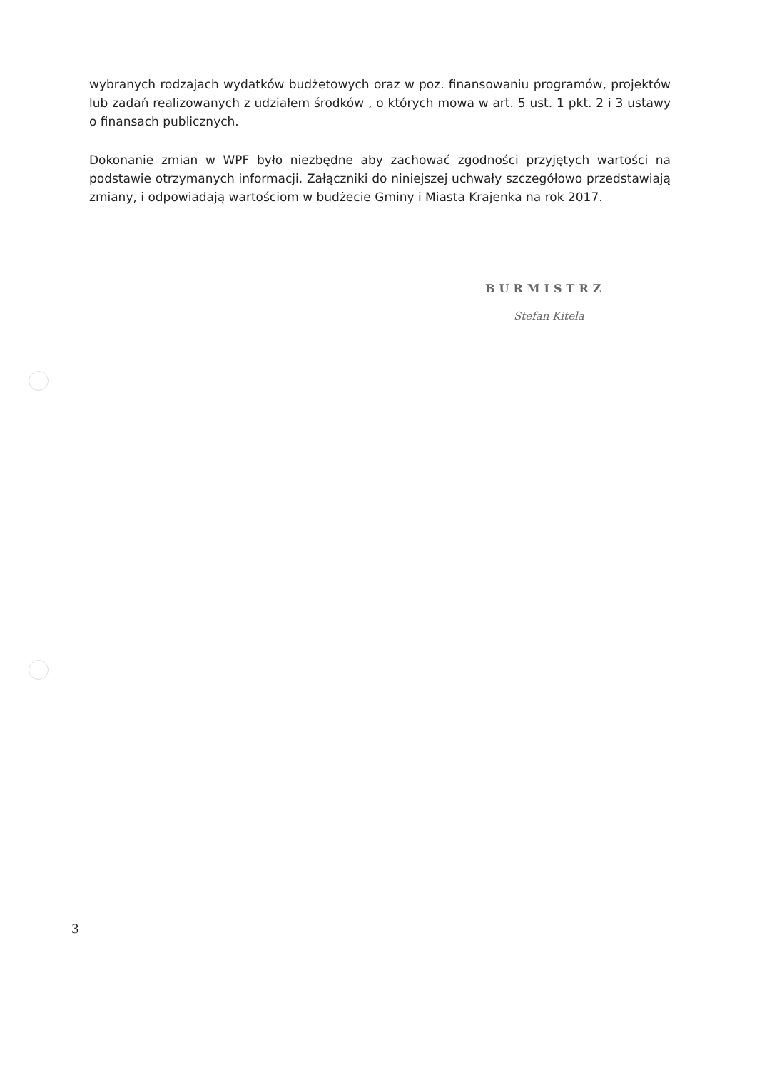wybranych rodzajach wydatków budżetowych oraz w poz. finansowaniu programów, projektów lub zadań realizowanych z udziałem środków , o których mowa w art. 5 ust. 1 pkt. 2 i 3 ustawy o finansach publicznych.
Dokonanie zmian w WPF było niezbędne aby zachować zgodności przyjętych wartości na podstawie otrzymanych informacji. Załączniki do niniejszej uchwały szczegółowo przedstawiają zmiany, i odpowiadają wartościom w budżecie Gminy i Miasta Krajenka na rok 2017.
BURMISTRZ
Stefan Kitela
3